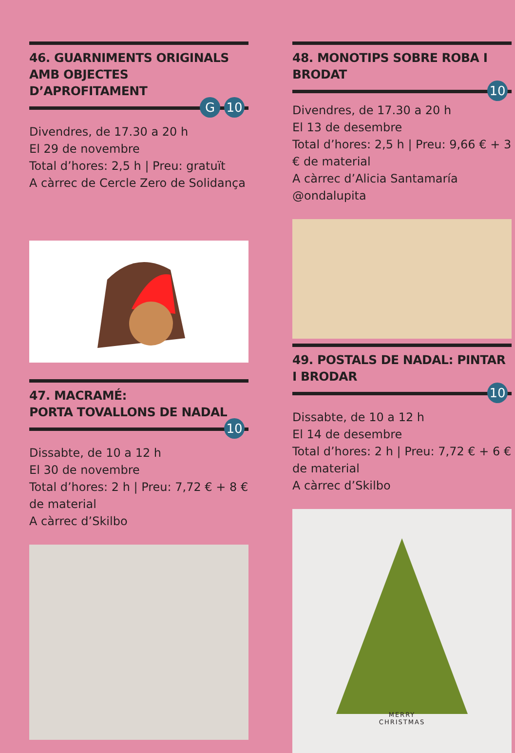46. GUARNIMENTS ORIGINALS AMB OBJECTES D’APROFITAMENT
G 10
Divendres, de 17.30 a 20 h
El 29 de novembre
Total d’hores: 2,5 h | Preu: gratuït
A càrrec de Cercle Zero de Solidança
47. MACRAMÉ:
PORTA TOVALLONS DE NADAL
10
Dissabte, de 10 a 12 h
El 30 de novembre
Total d’hores: 2 h | Preu: 7,72 € + 8 € de material
A càrrec d’Skilbo
48. MONOTIPS SOBRE ROBA I BRODAT
10
Divendres, de 17.30 a 20 h
El 13 de desembre
Total d’hores: 2,5 h | Preu: 9,66 € + 3 € de material
A càrrec d’Alicia Santamaría @ondalupita
49. POSTALS DE NADAL: PINTAR I BRODAR
10
Dissabte, de 10 a 12 h
El 14 de desembre
Total d’hores: 2 h | Preu: 7,72 € + 6 € de material
A càrrec d’Skilbo
MERRY
CHRISTMAS